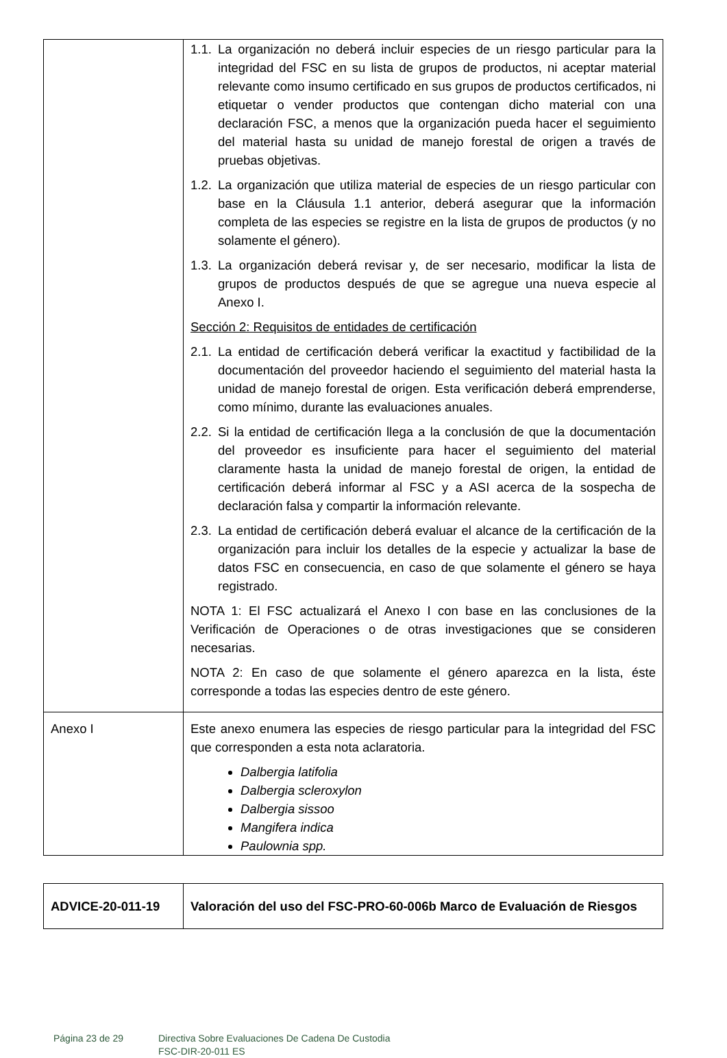| | 1.1. La organización no deberá incluir especies de un riesgo particular para la integridad del FSC en su lista de grupos de productos, ni aceptar material relevante como insumo certificado en sus grupos de productos certificados, ni etiquetar o vender productos que contengan dicho material con una declaración FSC, a menos que la organización pueda hacer el seguimiento del material hasta su unidad de manejo forestal de origen a través de pruebas objetivas. 1.2. La organización que utiliza material de especies de un riesgo particular con base en la Cláusula 1.1 anterior, deberá asegurar que la información completa de las especies se registre en la lista de grupos de productos (y no solamente el género). 1.3. La organización deberá revisar y, de ser necesario, modificar la lista de grupos de productos después de que se agregue una nueva especie al Anexo I. Sección 2: Requisitos de entidades de certificación 2.1. La entidad de certificación deberá verificar la exactitud y factibilidad de la documentación del proveedor haciendo el seguimiento del material hasta la unidad de manejo forestal de origen. Esta verificación deberá emprenderse, como mínimo, durante las evaluaciones anuales. 2.2. Si la entidad de certificación llega a la conclusión de que la documentación del proveedor es insuficiente para hacer el seguimiento del material claramente hasta la unidad de manejo forestal de origen, la entidad de certificación deberá informar al FSC y a ASI acerca de la sospecha de declaración falsa y compartir la información relevante. 2.3. La entidad de certificación deberá evaluar el alcance de la certificación de la organización para incluir los detalles de la especie y actualizar la base de datos FSC en consecuencia, en caso de que solamente el género se haya registrado. NOTA 1: El FSC actualizará el Anexo I con base en las conclusiones de la Verificación de Operaciones o de otras investigaciones que se consideren necesarias. NOTA 2: En caso de que solamente el género aparezca en la lista, éste corresponde a todas las especies dentro de este género. |
| Anexo I | Este anexo enumera las especies de riesgo particular para la integridad del FSC que corresponden a esta nota aclaratoria. Dalbergia latifolia Dalbergia scleroxylon Dalbergia sissoo Mangifera indica Paulownia spp. |
| ADVICE-20-011-19 | Valoración del uso del FSC-PRO-60-006b Marco de Evaluación de Riesgos |
Página 23 de 29 Directiva Sobre Evaluaciones De Cadena De Custodia
FSC-DIR-20-011 ES